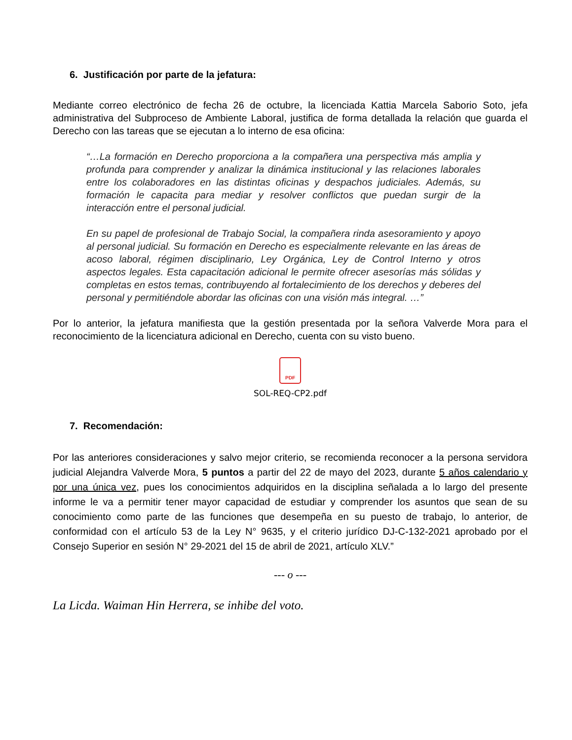6. Justificación por parte de la jefatura:
Mediante correo electrónico de fecha 26 de octubre, la licenciada Kattia Marcela Saborio Soto, jefa administrativa del Subproceso de Ambiente Laboral, justifica de forma detallada la relación que guarda el Derecho con las tareas que se ejecutan a lo interno de esa oficina:
“…La formación en Derecho proporciona a la compañera una perspectiva más amplia y profunda para comprender y analizar la dinámica institucional y las relaciones laborales entre los colaboradores en las distintas oficinas y despachos judiciales. Además, su formación le capacita para mediar y resolver conflictos que puedan surgir de la interacción entre el personal judicial.
En su papel de profesional de Trabajo Social, la compañera rinda asesoramiento y apoyo al personal judicial. Su formación en Derecho es especialmente relevante en las áreas de acoso laboral, régimen disciplinario, Ley Orgánica, Ley de Control Interno y otros aspectos legales. Esta capacitación adicional le permite ofrecer asesorías más sólidas y completas en estos temas, contribuyendo al fortalecimiento de los derechos y deberes del personal y permitiéndole abordar las oficinas con una visión más integral. …”
Por lo anterior, la jefatura manifiesta que la gestión presentada por la señora Valverde Mora para el reconocimiento de la licenciatura adicional en Derecho, cuenta con su visto bueno.
PDF
SOL-REQ-CP2.pdf
7. Recomendación:
Por las anteriores consideraciones y salvo mejor criterio, se recomienda reconocer a la persona servidora judicial Alejandra Valverde Mora, 5 puntos a partir del 22 de mayo del 2023, durante 5 años calendario y por una única vez, pues los conocimientos adquiridos en la disciplina señalada a lo largo del presente informe le va a permitir tener mayor capacidad de estudiar y comprender los asuntos que sean de su conocimiento como parte de las funciones que desempeña en su puesto de trabajo, lo anterior, de conformidad con el artículo 53 de la Ley N° 9635, y el criterio jurídico DJ-C-132-2021 aprobado por el Consejo Superior en sesión N° 29-2021 del 15 de abril de 2021, artículo XLV.”
--- o ---
La Licda. Waiman Hin Herrera, se inhibe del voto.